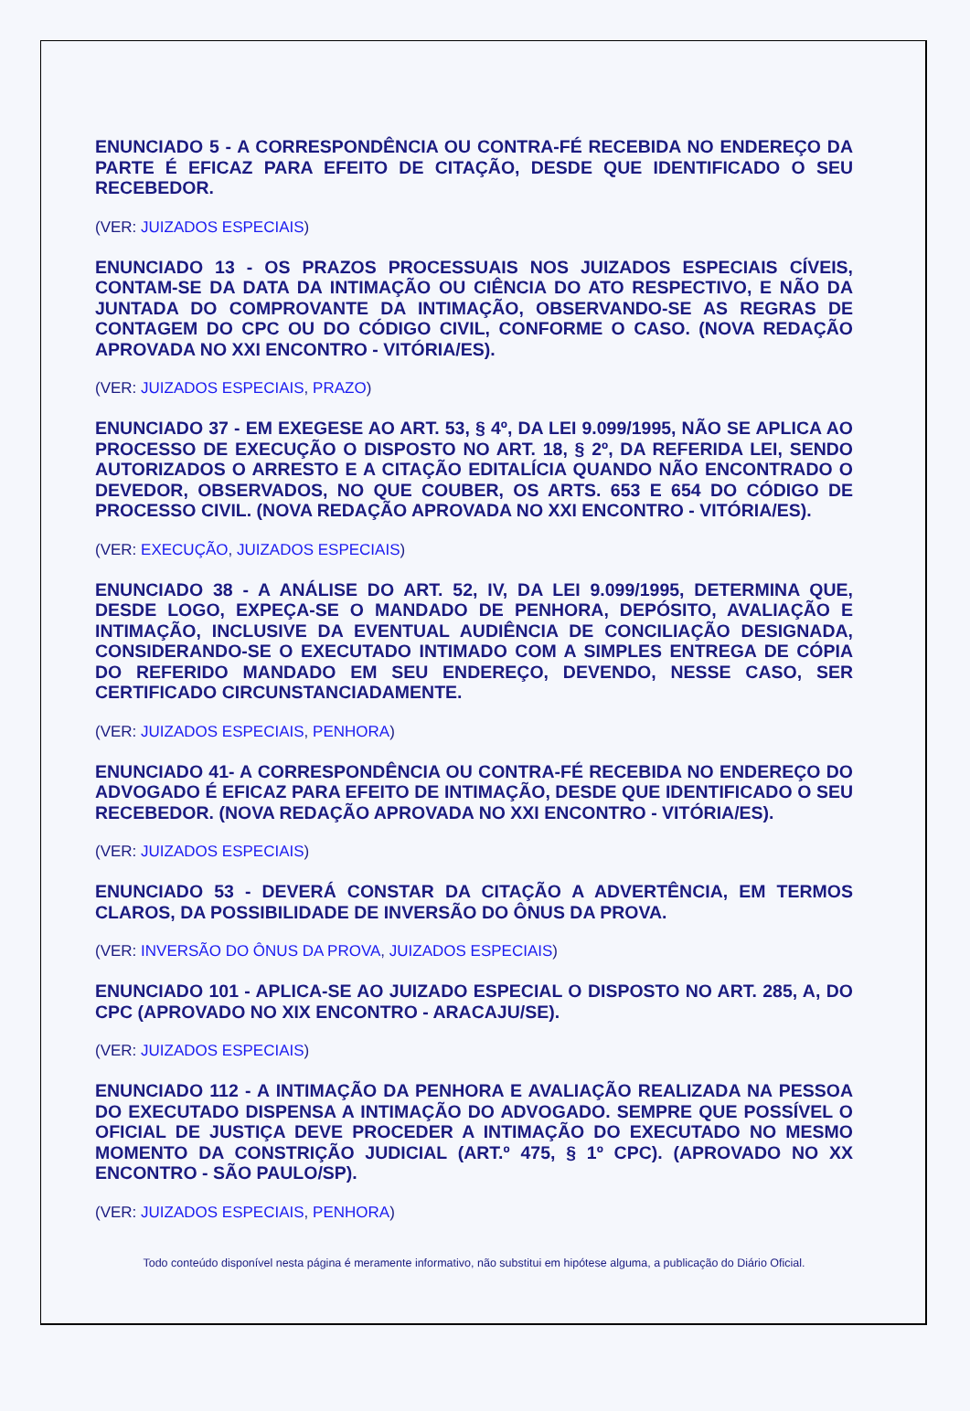ENUNCIADO 5 - A CORRESPONDÊNCIA OU CONTRA-FÉ RECEBIDA NO ENDEREÇO DA PARTE É EFICAZ PARA EFEITO DE CITAÇÃO, DESDE QUE IDENTIFICADO O SEU RECEBEDOR.
(VER: JUIZADOS ESPECIAIS)
ENUNCIADO 13 - OS PRAZOS PROCESSUAIS NOS JUIZADOS ESPECIAIS CÍVEIS, CONTAM-SE DA DATA DA INTIMAÇÃO OU CIÊNCIA DO ATO RESPECTIVO, E NÃO DA JUNTADA DO COMPROVANTE DA INTIMAÇÃO, OBSERVANDO-SE AS REGRAS DE CONTAGEM DO CPC OU DO CÓDIGO CIVIL, CONFORME O CASO. (NOVA REDAÇÃO APROVADA NO XXI ENCONTRO - VITÓRIA/ES).
(VER: JUIZADOS ESPECIAIS, PRAZO)
ENUNCIADO 37 - EM EXEGESE AO ART. 53, § 4º, DA LEI 9.099/1995, NÃO SE APLICA AO PROCESSO DE EXECUÇÃO O DISPOSTO NO ART. 18, § 2º, DA REFERIDA LEI, SENDO AUTORIZADOS O ARRESTO E A CITAÇÃO EDITALÍCIA QUANDO NÃO ENCONTRADO O DEVEDOR, OBSERVADOS, NO QUE COUBER, OS ARTS. 653 E 654 DO CÓDIGO DE PROCESSO CIVIL. (NOVA REDAÇÃO APROVADA NO XXI ENCONTRO - VITÓRIA/ES).
(VER: EXECUÇÃO, JUIZADOS ESPECIAIS)
ENUNCIADO 38 - A ANÁLISE DO ART. 52, IV, DA LEI 9.099/1995, DETERMINA QUE, DESDE LOGO, EXPEÇA-SE O MANDADO DE PENHORA, DEPÓSITO, AVALIAÇÃO E INTIMAÇÃO, INCLUSIVE DA EVENTUAL AUDIÊNCIA DE CONCILIAÇÃO DESIGNADA, CONSIDERANDO-SE O EXECUTADO INTIMADO COM A SIMPLES ENTREGA DE CÓPIA DO REFERIDO MANDADO EM SEU ENDEREÇO, DEVENDO, NESSE CASO, SER CERTIFICADO CIRCUNSTANCIADAMENTE.
(VER: JUIZADOS ESPECIAIS, PENHORA)
ENUNCIADO 41- A CORRESPONDÊNCIA OU CONTRA-FÉ RECEBIDA NO ENDEREÇO DO ADVOGADO É EFICAZ PARA EFEITO DE INTIMAÇÃO, DESDE QUE IDENTIFICADO O SEU RECEBEDOR. (NOVA REDAÇÃO APROVADA NO XXI ENCONTRO - VITÓRIA/ES).
(VER: JUIZADOS ESPECIAIS)
ENUNCIADO 53 - DEVERÁ CONSTAR DA CITAÇÃO A ADVERTÊNCIA, EM TERMOS CLAROS, DA POSSIBILIDADE DE INVERSÃO DO ÔNUS DA PROVA.
(VER: INVERSÃO DO ÔNUS DA PROVA, JUIZADOS ESPECIAIS)
ENUNCIADO 101 - APLICA-SE AO JUIZADO ESPECIAL O DISPOSTO NO ART. 285, A, DO CPC (APROVADO NO XIX ENCONTRO - ARACAJU/SE).
(VER: JUIZADOS ESPECIAIS)
ENUNCIADO 112 - A INTIMAÇÃO DA PENHORA E AVALIAÇÃO REALIZADA NA PESSOA DO EXECUTADO DISPENSA A INTIMAÇÃO DO ADVOGADO. SEMPRE QUE POSSÍVEL O OFICIAL DE JUSTIÇA DEVE PROCEDER A INTIMAÇÃO DO EXECUTADO NO MESMO MOMENTO DA CONSTRIÇÃO JUDICIAL (ART.º 475, § 1º CPC). (APROVADO NO XX ENCONTRO - SÃO PAULO/SP).
(VER: JUIZADOS ESPECIAIS, PENHORA)
Todo conteúdo disponível nesta página é meramente informativo, não substitui em hipótese alguma, a publicação do Diário Oficial.